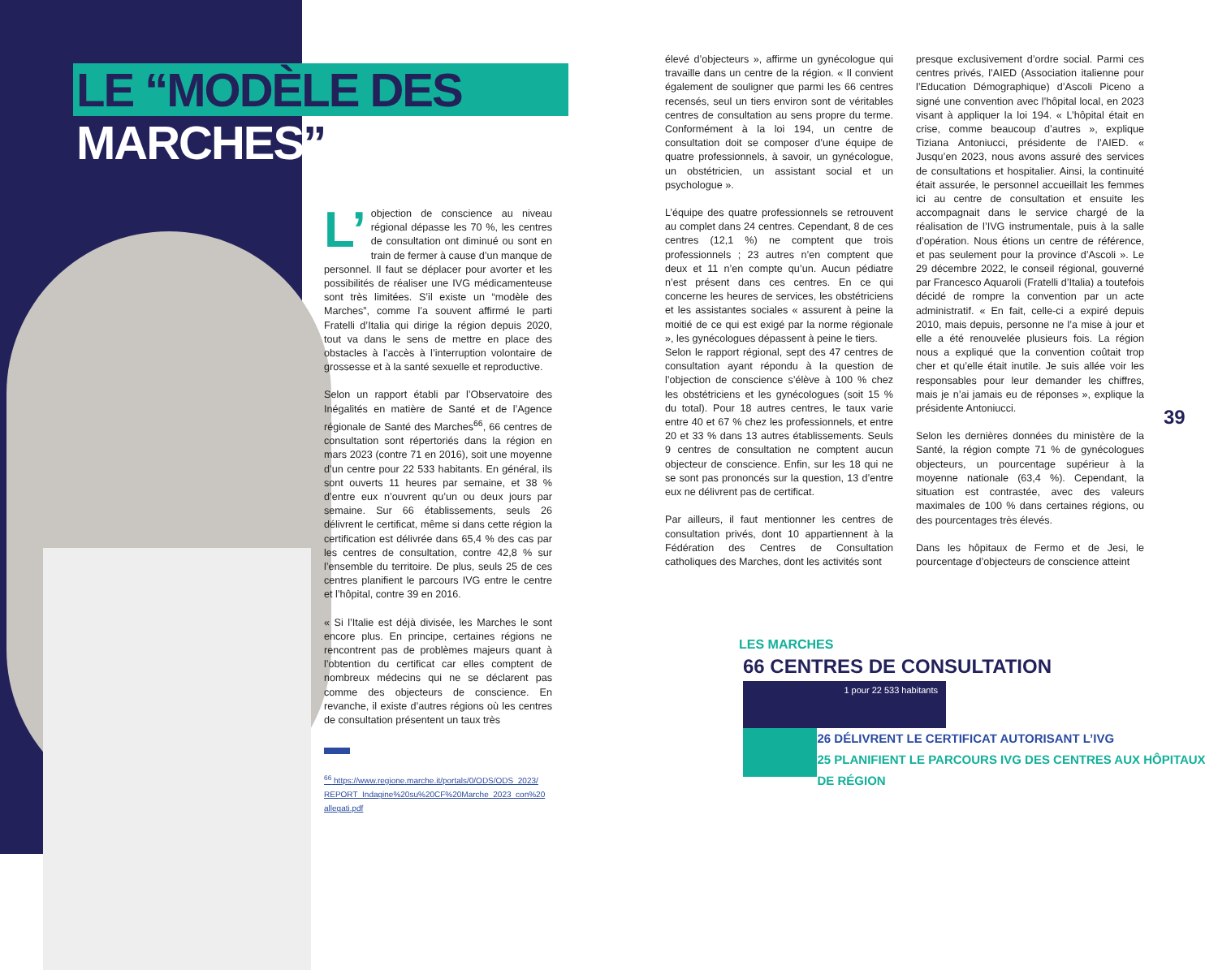LE “MODÈLE DES MARCHES”
L’ objection de conscience au niveau régional dépasse les 70 %, les centres de consultation ont diminué ou sont en train de fermer à cause d’un manque de personnel. Il faut se déplacer pour avorter et les possibilités de réaliser une IVG médicamenteuse sont très limitées. S’il existe un “modèle des Marches”, comme l’a souvent affirmé le parti Fratelli d’Italia qui dirige la région depuis 2020, tout va dans le sens de mettre en place des obstacles à l’accès à l’interruption volontaire de grossesse et à la santé sexuelle et reproductive.
Selon un rapport établi par l’Observatoire des Inégalités en matière de Santé et de l’Agence régionale de Santé des Marches<sup>66</sup>, 66 centres de consultation sont répertoriés dans la région en mars 2023 (contre 71 en 2016), soit une moyenne d’un centre pour 22 533 habitants. En général, ils sont ouverts 11 heures par semaine, et 38 % d’entre eux n’ouvrent qu’un ou deux jours par semaine. Sur 66 établissements, seuls 26 délivrent le certificat, même si dans cette région la certification est délivrée dans 65,4 % des cas par les centres de consultation, contre 42,8 % sur l’ensemble du territoire. De plus, seuls 25 de ces centres planifient le parcours IVG entre le centre et l’hôpital, contre 39 en 2016.
« Si l’Italie est déjà divisée, les Marches le sont encore plus. En principe, certaines régions ne rencontrent pas de problèmes majeurs quant à l’obtention du certificat car elles comptent de nombreux médecins qui ne se déclarent pas comme des objecteurs de conscience. En revanche, il existe d’autres régions où les centres de consultation présentent un taux très
<sup>66</sup> https://www.regione.marche.it/portals/0/ODS/ODS_2023/
REPORT_Indagine%20su%20CF%20Marche_2023_con%20
allegati.pdf
élevé d’objecteurs », affirme un gynécologue qui travaille dans un centre de la région. « Il convient également de souligner que parmi les 66 centres recensés, seul un tiers environ sont de véritables centres de consultation au sens propre du terme. Conformément à la loi 194, un centre de consultation doit se composer d’une équipe de quatre professionnels, à savoir, un gynécologue, un obstétricien, un assistant social et un psychologue ».
L’équipe des quatre professionnels se retrouvent au complet dans 24 centres. Cependant, 8 de ces centres (12,1 %) ne comptent que trois professionnels ; 23 autres n’en comptent que deux et 11 n’en compte qu’un. Aucun pédiatre n’est présent dans ces centres. En ce qui concerne les heures de services, les obstétriciens et les assistantes sociales « assurent à peine la moitié de ce qui est exigé par la norme régionale », les gynécologues dépassent à peine le tiers.
Selon le rapport régional, sept des 47 centres de consultation ayant répondu à la question de l’objection de conscience s’élève à 100 % chez les obstétriciens et les gynécologues (soit 15 % du total). Pour 18 autres centres, le taux varie entre 40 et 67 % chez les professionnels, et entre 20 et 33 % dans 13 autres établissements. Seuls 9 centres de consultation ne comptent aucun objecteur de conscience. Enfin, sur les 18 qui ne se sont pas prononcés sur la question, 13 d’entre eux ne délivrent pas de certificat.
Par ailleurs, il faut mentionner les centres de consultation privés, dont 10 appartiennent à la Fédération des Centres de Consultation catholiques des Marches, dont les activités sont
presque exclusivement d’ordre social. Parmi ces centres privés, l’AIED (Association italienne pour l’Education Démographique) d’Ascoli Piceno a signé une convention avec l’hôpital local, en 2023 visant à appliquer la loi 194. « L’hôpital était en crise, comme beaucoup d’autres », explique Tiziana Antoniucci, présidente de l’AIED. « Jusqu’en 2023, nous avons assuré des services de consultations et hospitalier. Ainsi, la continuité était assurée, le personnel accueillait les femmes ici au centre de consultation et ensuite les accompagnait dans le service chargé de la réalisation de l’IVG instrumentale, puis à la salle d’opération. Nous étions un centre de référence, et pas seulement pour la province d’Ascoli ». Le 29 décembre 2022, le conseil régional, gouverné par Francesco Aquaroli (Fratelli d’Italia) a toutefois décidé de rompre la convention par un acte administratif. « En fait, celle-ci a expiré depuis 2010, mais depuis, personne ne l’a mise à jour et elle a été renouvelée plusieurs fois. La région nous a expliqué que la convention coûtait trop cher et qu’elle était inutile. Je suis allée voir les responsables pour leur demander les chiffres, mais je n’ai jamais eu de réponses », explique la présidente Antoniucci.
Selon les dernières données du ministère de la Santé, la région compte 71 % de gynécologues objecteurs, un pourcentage supérieur à la moyenne nationale (63,4 %). Cependant, la situation est contrastée, avec des valeurs maximales de 100 % dans certaines régions, ou des pourcentages très élevés.
Dans les hôpitaux de Fermo et de Jesi, le pourcentage d’objecteurs de conscience atteint
39
LES MARCHES
66 CENTRES DE CONSULTATION
1 pour 22 533 habitants
26 DÉLIVRENT LE CERTIFICAT AUTORISANT L’IVG
25 PLANIFIENT LE PARCOURS IVG DES CENTRES AUX HÔPITAUX DE RÉGION